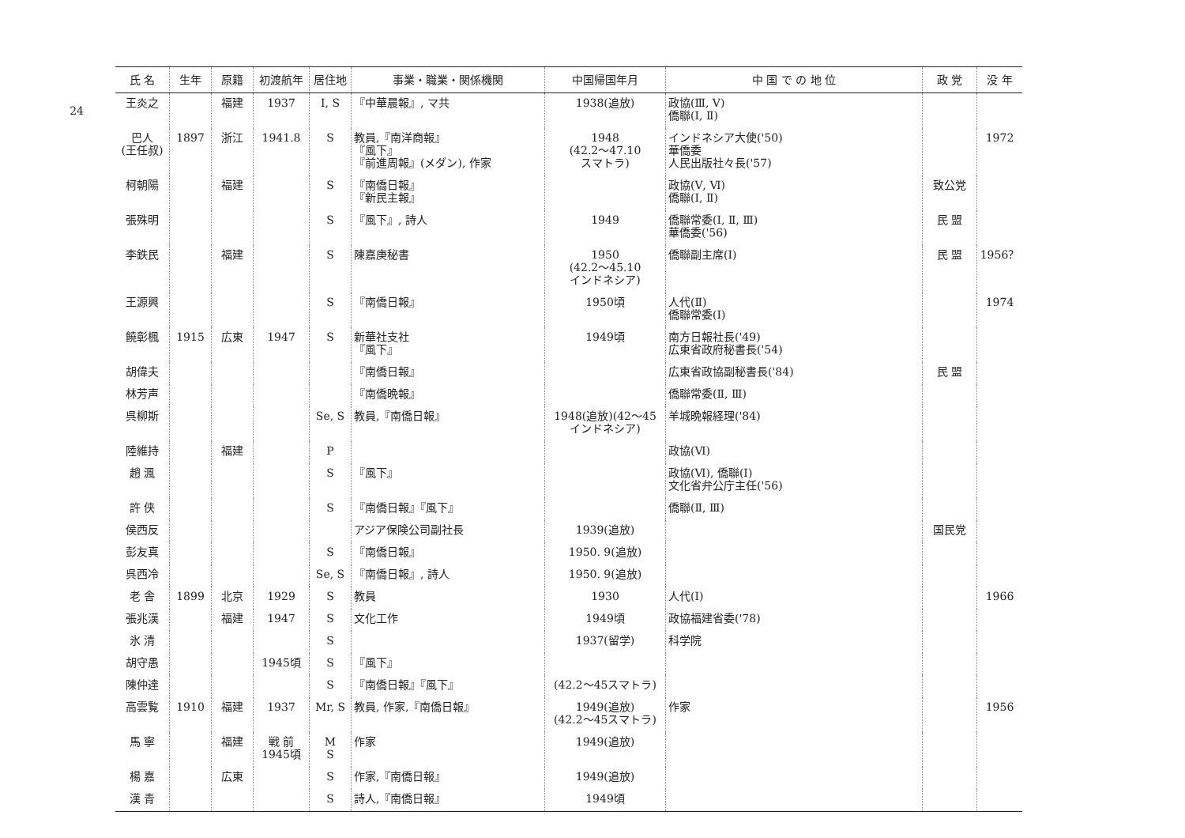24
| 氏 名 | 生年 | 原籍 | 初渡航年 | 居住地 | 事業・職業・関係機関 | 中国帰国年月 | 中 国 で の 地 位 | 政 党 | 没 年 |
| --- | --- | --- | --- | --- | --- | --- | --- | --- | --- |
| 王炎之 | | 福建 | 1937 | I, S | 『中華晨報』, マ共 | 1938(追放) | 政協(Ⅲ, Ⅴ) 僑聯(Ⅰ, Ⅱ) | | |
| 巴人 (王任叔) | 1897 | 浙江 | 1941.8 | S | 教員,『南洋商報』 『風下』 『前進周報』(メダン), 作家 | 1948 (42.2～47.10 スマトラ) | インドネシア大使('50) 華僑委 人民出版社々長('57) | | 1972 |
| 柯朝陽 | | 福建 | | S | 『南僑日報』 『新民主報』 | | 政協(Ⅴ, Ⅵ) 僑聯(Ⅰ, Ⅱ) | 致公党 | |
| 張殊明 | | | | S | 『風下』, 詩人 | 1949 | 僑聯常委(Ⅰ, Ⅱ, Ⅲ) 華僑委('56) | 民 盟 | |
| 李鉄民 | | 福建 | | S | 陳嘉庚秘書 | 1950 (42.2～45.10 インドネシア) | 僑聯副主席(Ⅰ) | 民 盟 | 1956？ |
| 王源興 | | | | S | 『南僑日報』 | 1950頃 | 人代(Ⅱ) 僑聯常委(Ⅰ) | | 1974 |
| 饒彰楓 | 1915 | 広東 | 1947 | S | 新華社支社 『風下』 | 1949頃 | 南方日報社長('49) 広東省政府秘書長('54) | | |
| 胡偉夫 | | | | | 『南僑日報』 | | 広東省政協副秘書長('84) | 民 盟 | |
| 林芳声 | | | | | 『南僑晩報』 | | 僑聯常委(Ⅱ, Ⅲ) | | |
| 呉柳斯 | | | | Se, S | 教員,『南僑日報』 | 1948(追放)(42～45 インドネシア) | 羊城晩報経理('84) | | |
| 陸維持 | | 福建 | | P | | | 政協(Ⅵ) | | |
| 趙 渢 | | | | S | 『風下』 | | 政協(Ⅵ), 僑聯(Ⅰ) 文化省弁公庁主任('56) | | |
| 許 侠 | | | | S | 『南僑日報』『風下』 | | 僑聯(Ⅱ, Ⅲ) | | |
| 侯西反 | | | | | アジア保険公司副社長 | 1939(追放) | | 国民党 | |
| 彭友真 | | | | S | 『南僑日報』 | 1950. 9(追放) | | | |
| 呉西冷 | | | | Se, S | 『南僑日報』, 詩人 | 1950. 9(追放) | | | |
| 老 舎 | 1899 | 北京 | 1929 | S | 教員 | 1930 | 人代(Ⅰ) | | 1966 |
| 張兆漢 | | 福建 | 1947 | S | 文化工作 | 1949頃 | 政協福建省委('78) | | |
| 氷 清 | | | | S | | 1937(留学) | 科学院 | | |
| 胡守愚 | | | 1945頃 | S | 『風下』 | | | | |
| 陳仲達 | | | | S | 『南僑日報』『風下』 | (42.2～45スマトラ) | | | |
| 高雲覧 | 1910 | 福建 | 1937 | Mr, S | 教員, 作家,『南僑日報』 | 1949(追放) (42.2～45スマトラ) | 作家 | | 1956 |
| 馬 寧 | | 福建 | 戦 前 1945頃 | M S | 作家 | 1949(追放) | | | |
| 楊 嘉 | | 広東 | | S | 作家,『南僑日報』 | 1949(追放) | | | |
| 漢 青 | | | | S | 詩人,『南僑日報』 | 1949頃 | | | |